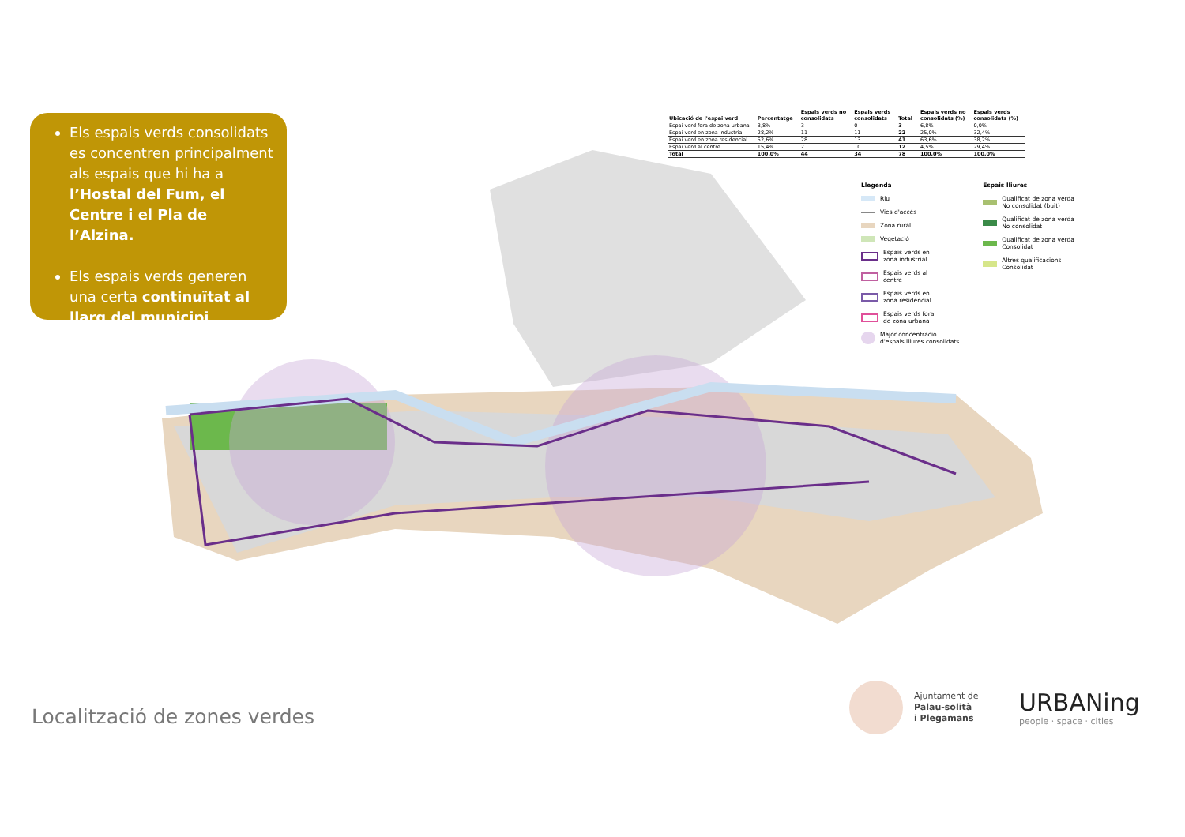Els espais verds consolidats es concentren principalment als espais que hi ha a l’Hostal del Fum, el Centre i el Pla de l’Alzina.
Els espais verds generen una certa continuïtat al llarg del municipi.
| Ubicació de l'espai verd | Percentatge | Espais verds no consolidats | Espais verds consolidats | Total | Espais verds no consolidats (%) | Espais verds consolidats (%) |
| --- | --- | --- | --- | --- | --- | --- |
| Espai verd fora de zona urbana | 3,8% | 3 | 0 | 3 | 6,8% | 0,0% |
| Espai verd en zona industrial | 28,2% | 11 | 11 | 22 | 25,0% | 32,4% |
| Espai verd en zona residencial | 52,6% | 28 | 13 | 41 | 63,6% | 38,2% |
| Espai verd al centre | 15,4% | 2 | 10 | 12 | 4,5% | 29,4% |
| Total | 100,0% | 44 | 34 | 78 | 100,0% | 100,0% |
Llegenda
Riu
Vies d'accés
Zona rural
Vegetació
Espais verds en
zona industrial
Espais verds al
centre
Espais verds en
zona residencial
Espais verds fora
de zona urbana
Major concentració
d'espais lliures consolidats
Espais lliures
Qualificat de zona verda
No consolidat (buit)
Qualificat de zona verda
No consolidat
Qualificat de zona verda
Consolidat
Altres qualificacions
Consolidat
Localització de zones verdes
Ajuntament de
Palau-solità
i Plegamans
URBANing
people · space · cities